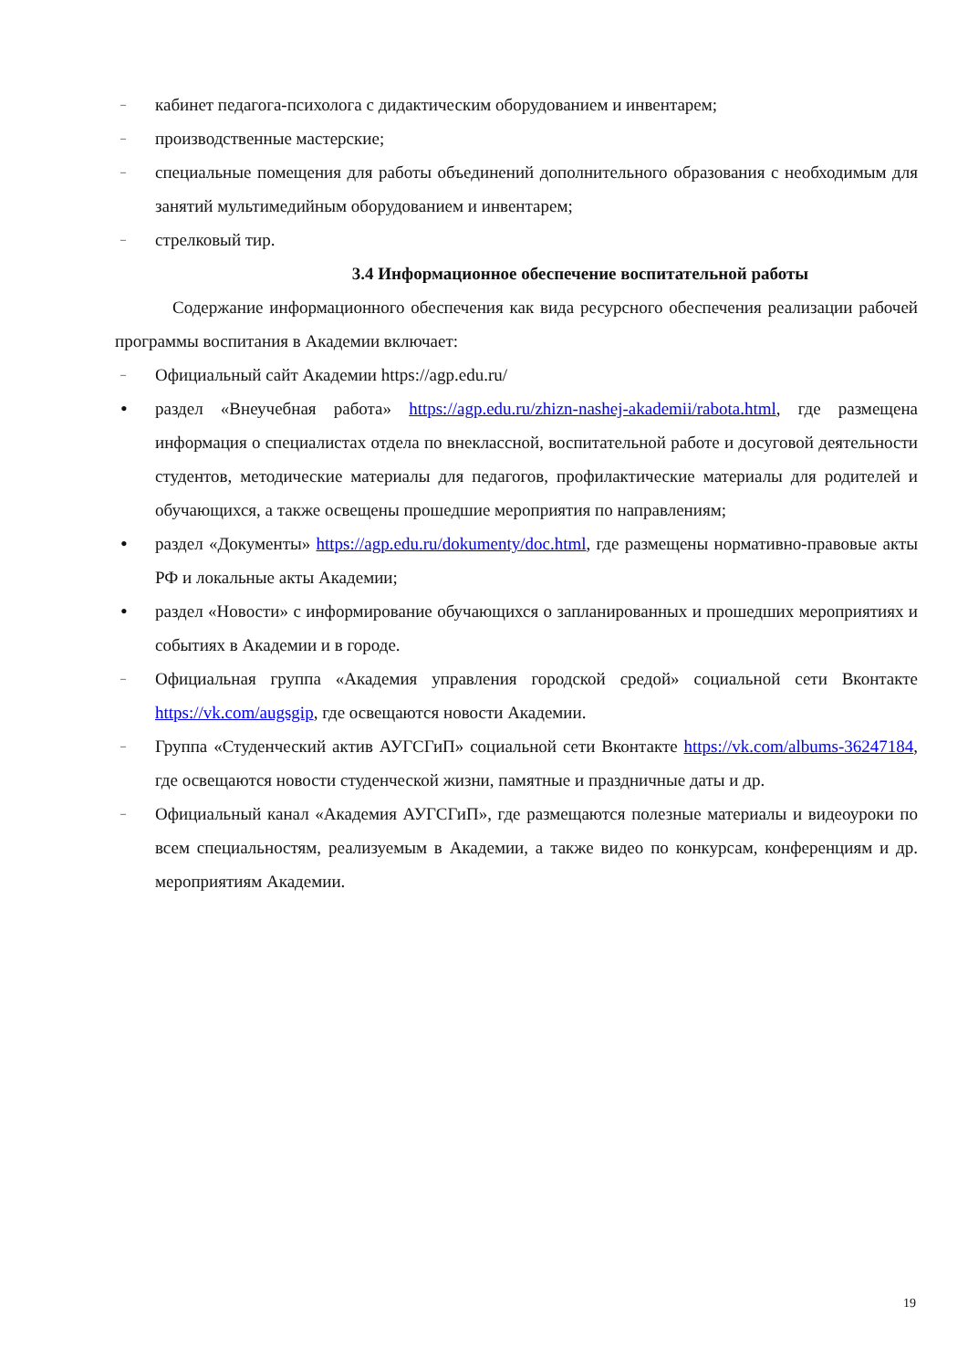– кабинет педагога-психолога с дидактическим оборудованием и инвентарем;
– производственные мастерские;
– специальные помещения для работы объединений дополнительного образования с необходимым для занятий мультимедийным оборудованием и инвентарем;
– стрелковый тир.
3.4 Информационное обеспечение воспитательной работы
Содержание информационного обеспечения как вида ресурсного обеспечения реализации рабочей программы воспитания в Академии включает:
– Официальный сайт Академии https://agp.edu.ru/
• раздел «Внеучебная работа» https://agp.edu.ru/zhizn-nashej-akademii/rabota.html, где размещена информация о специалистах отдела по внеклассной, воспитательной работе и досуговой деятельности студентов, методические материалы для педагогов, профилактические материалы для родителей и обучающихся, а также освещены прошедшие мероприятия по направлениям;
• раздел «Документы» https://agp.edu.ru/dokumenty/doc.html, где размещены нормативно-правовые акты РФ и локальные акты Академии;
• раздел «Новости» с информирование обучающихся о запланированных и прошедших мероприятиях и событиях в Академии и в городе.
– Официальная группа «Академия управления городской средой» социальной сети Вконтакте https://vk.com/augsgip, где освещаются новости Академии.
– Группа «Студенческий актив АУГСГиП» социальной сети Вконтакте https://vk.com/albums-36247184, где освещаются новости студенческой жизни, памятные и праздничные даты и др.
– Официальный канал «Академия АУГСГиП», где размещаются полезные материалы и видеоуроки по всем специальностям, реализуемым в Академии, а также видео по конкурсам, конференциям и др. мероприятиям Академии.
19